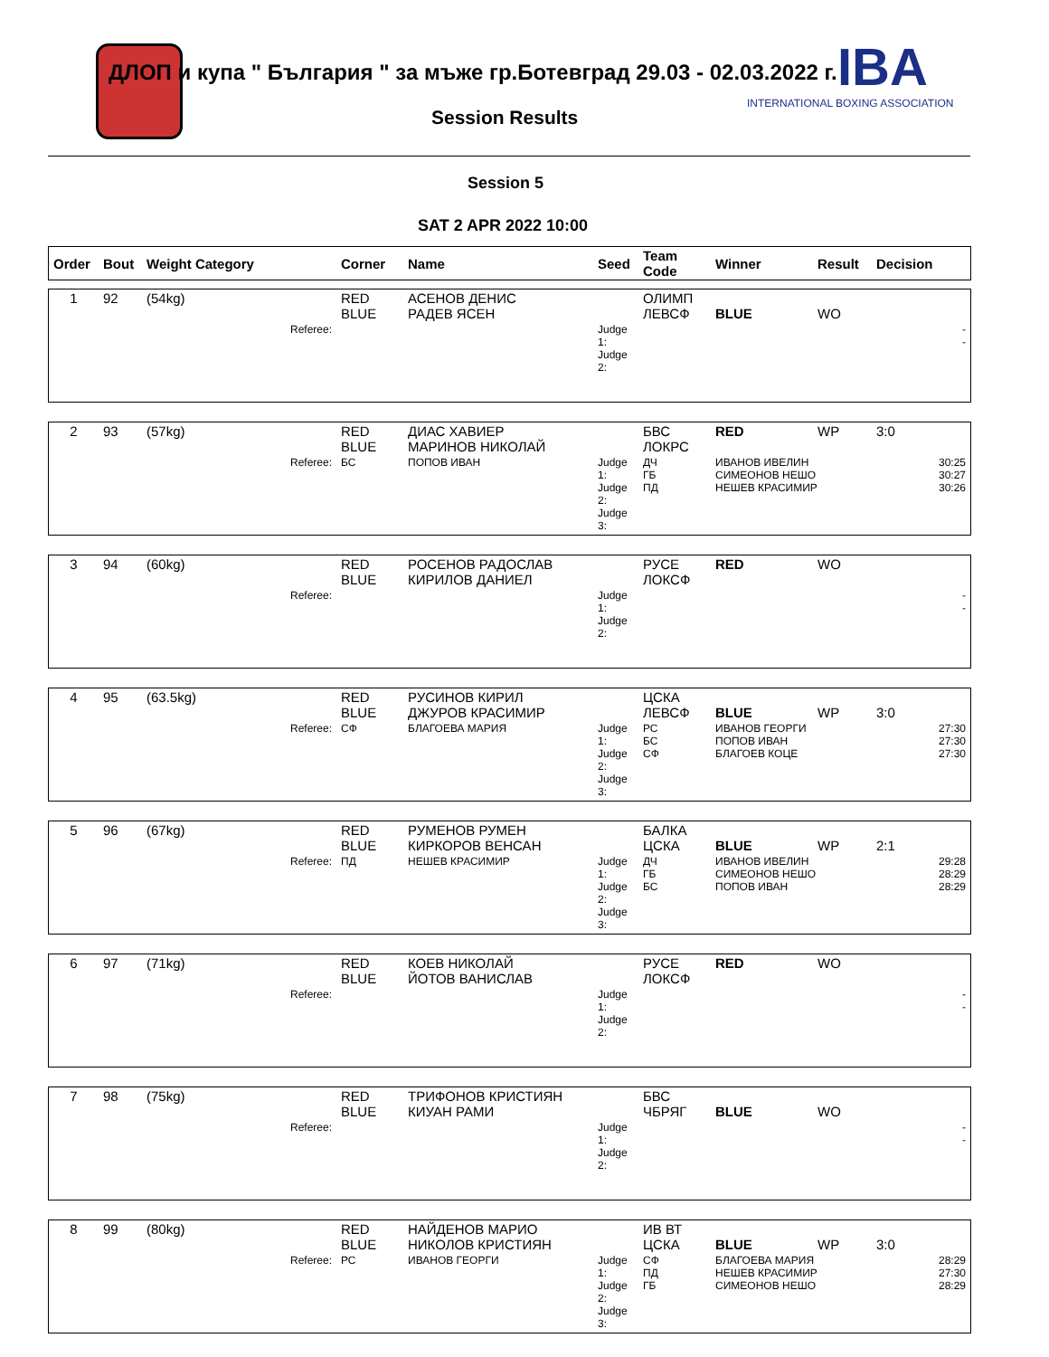IBA
INTERNATIONAL BOXING ASSOCIATION
ДЛОП и купа " България " за мъже гр.Ботевград 29.03 - 02.03.2022 г.
Session Results
Session 5
SAT 2 APR 2022 10:00
| Order | Bout | Weight Category | Corner | Name | Seed | Team Code | Winner | Result | Decision |
| --- | --- | --- | --- | --- | --- | --- | --- | --- | --- |
| 1 | 92 | (54kg) | RED BLUE | АСЕНОВ ДЕНИС РАДЕВ ЯСЕН | | ОЛИМП ЛЕВСФ | BLUE | WO | |
| | | Referee: | | | Judge 1: Judge 2: | | | | - - |
| 2 | 93 | (57kg) | RED BLUE | ДИАС ХАВИЕР МАРИНОВ НИКОЛАЙ | | БВС ЛОКРС | RED | WP | 3:0 |
| | | Referee: | БС | ПОПОВ ИВАН | Judge 1: Judge 2: Judge 3: | ДЧ ГБ ПД | ИВАНОВ ИВЕЛИН СИМЕОНОВ НЕШО НЕШЕВ КРАСИМИР | | 30:25 30:27 30:26 |
| 3 | 94 | (60kg) | RED BLUE | РОСЕНОВ РАДОСЛАВ КИРИЛОВ ДАНИЕЛ | | РУСЕ ЛОКСФ | RED | WO | |
| | | Referee: | | | Judge 1: Judge 2: | | | | - - |
| 4 | 95 | (63.5kg) | RED BLUE | РУСИНОВ КИРИЛ ДЖУРОВ КРАСИМИР | | ЦСКА ЛЕВСФ | BLUE | WP | 3:0 |
| | | Referee: | СФ | БЛАГОЕВА МАРИЯ | Judge 1: Judge 2: Judge 3: | РС БС СФ | ИВАНОВ ГЕОРГИ ПОПОВ ИВАН БЛАГОЕВ КОЦЕ | | 27:30 27:30 27:30 |
| 5 | 96 | (67kg) | RED BLUE | РУМЕНОВ РУМЕН КИРКОРОВ ВЕНСАН | | БАЛКА ЦСКА | BLUE | WP | 2:1 |
| | | Referee: | ПД | НЕШЕВ КРАСИМИР | Judge 1: Judge 2: Judge 3: | ДЧ ГБ БС | ИВАНОВ ИВЕЛИН СИМЕОНОВ НЕШО ПОПОВ ИВАН | | 29:28 28:29 28:29 |
| 6 | 97 | (71kg) | RED BLUE | КОЕВ НИКОЛАЙ ЙОТОВ ВАНИСЛАВ | | РУСЕ ЛОКСФ | RED | WO | |
| | | Referee: | | | Judge 1: Judge 2: | | | | - - |
| 7 | 98 | (75kg) | RED BLUE | ТРИФОНОВ КРИСТИЯН КИУАН РАМИ | | БВС ЧБРЯГ | BLUE | WO | |
| | | Referee: | | | Judge 1: Judge 2: | | | | - - |
| 8 | 99 | (80kg) | RED BLUE | НАЙДЕНОВ МАРИО НИКОЛОВ КРИСТИЯН | | ИВ ВТ ЦСКА | BLUE | WP | 3:0 |
| | | Referee: | РС | ИВАНОВ ГЕОРГИ | Judge 1: Judge 2: Judge 3: | СФ ПД ГБ | БЛАГОЕВА МАРИЯ НЕШЕВ КРАСИМИР СИМЕОНОВ НЕШО | | 28:29 27:30 28:29 |